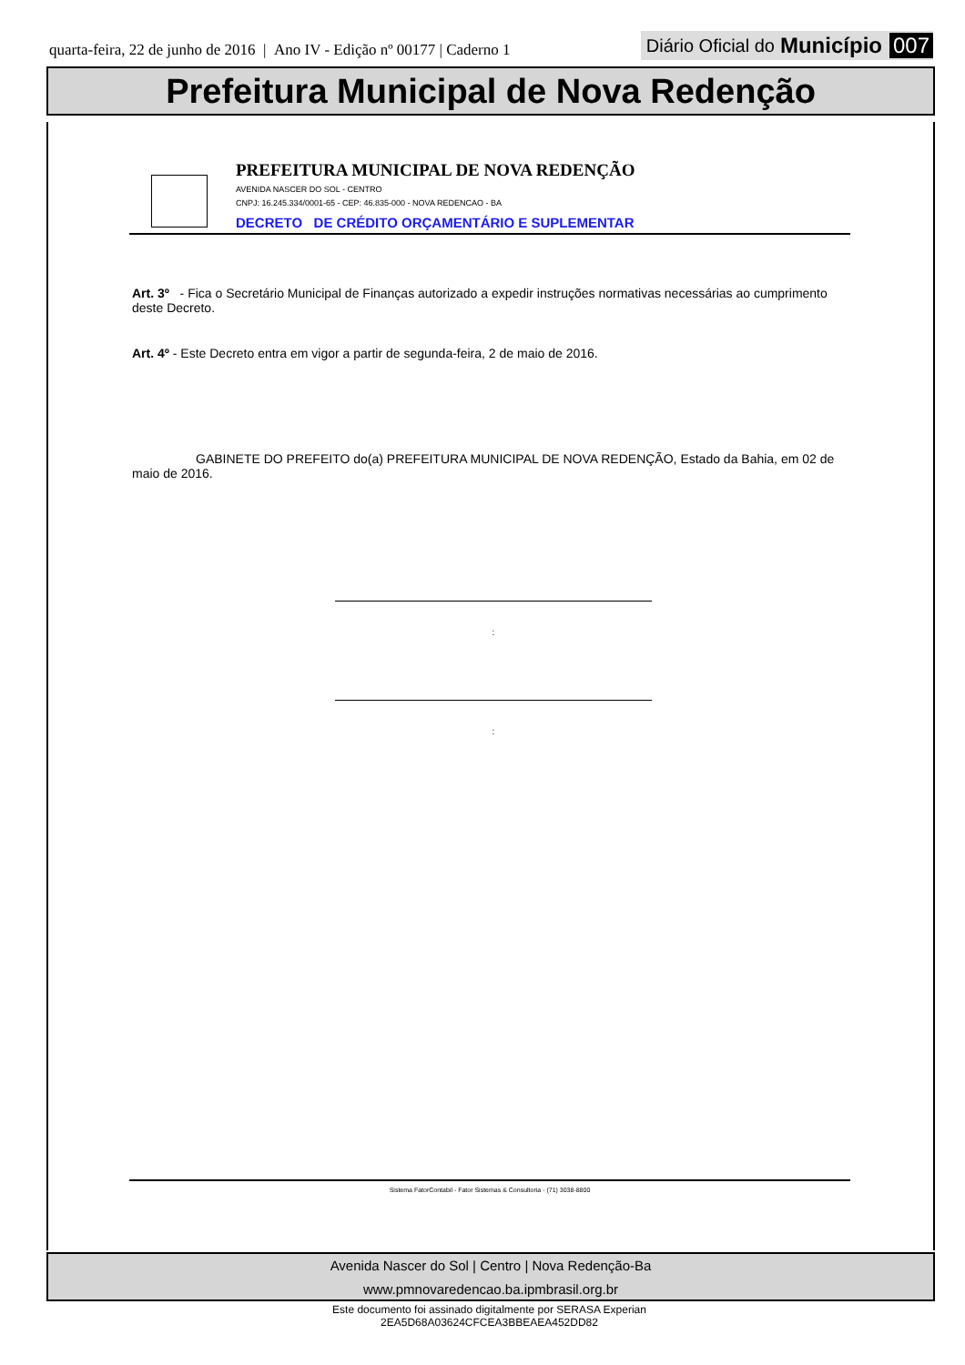quarta-feira, 22 de junho de 2016 | Ano IV - Edição nº 00177 | Caderno 1
Diário Oficial do Município 007
Prefeitura Municipal de Nova Redenção
PREFEITURA MUNICIPAL DE NOVA REDENÇÃO
AVENIDA NASCER DO SOL - CENTRO
CNPJ: 16.245.334/0001-65 - CEP: 46.835-000 - NOVA REDENCAO - BA
DECRETO DE CRÉDITO ORÇAMENTÁRIO E SUPLEMENTAR
Art. 3º - Fica o Secretário Municipal de Finanças autorizado a expedir instruções normativas necessárias ao cumprimento deste Decreto.
Art. 4º - Este Decreto entra em vigor a partir de segunda-feira, 2 de maio de 2016.
GABINETE DO PREFEITO do(a) PREFEITURA MUNICIPAL DE NOVA REDENÇÃO, Estado da Bahia, em 02 de maio de 2016.
:
:
Sistema FatorContabil - Fator Sistemas & Consultoria - (71) 3038-8800
Avenida Nascer do Sol | Centro | Nova Redenção-Ba
www.pmnovaredencao.ba.ipmbrasil.org.br
Este documento foi assinado digitalmente por SERASA Experian
2EA5D68A03624CFCEA3BBEAEA452DD82